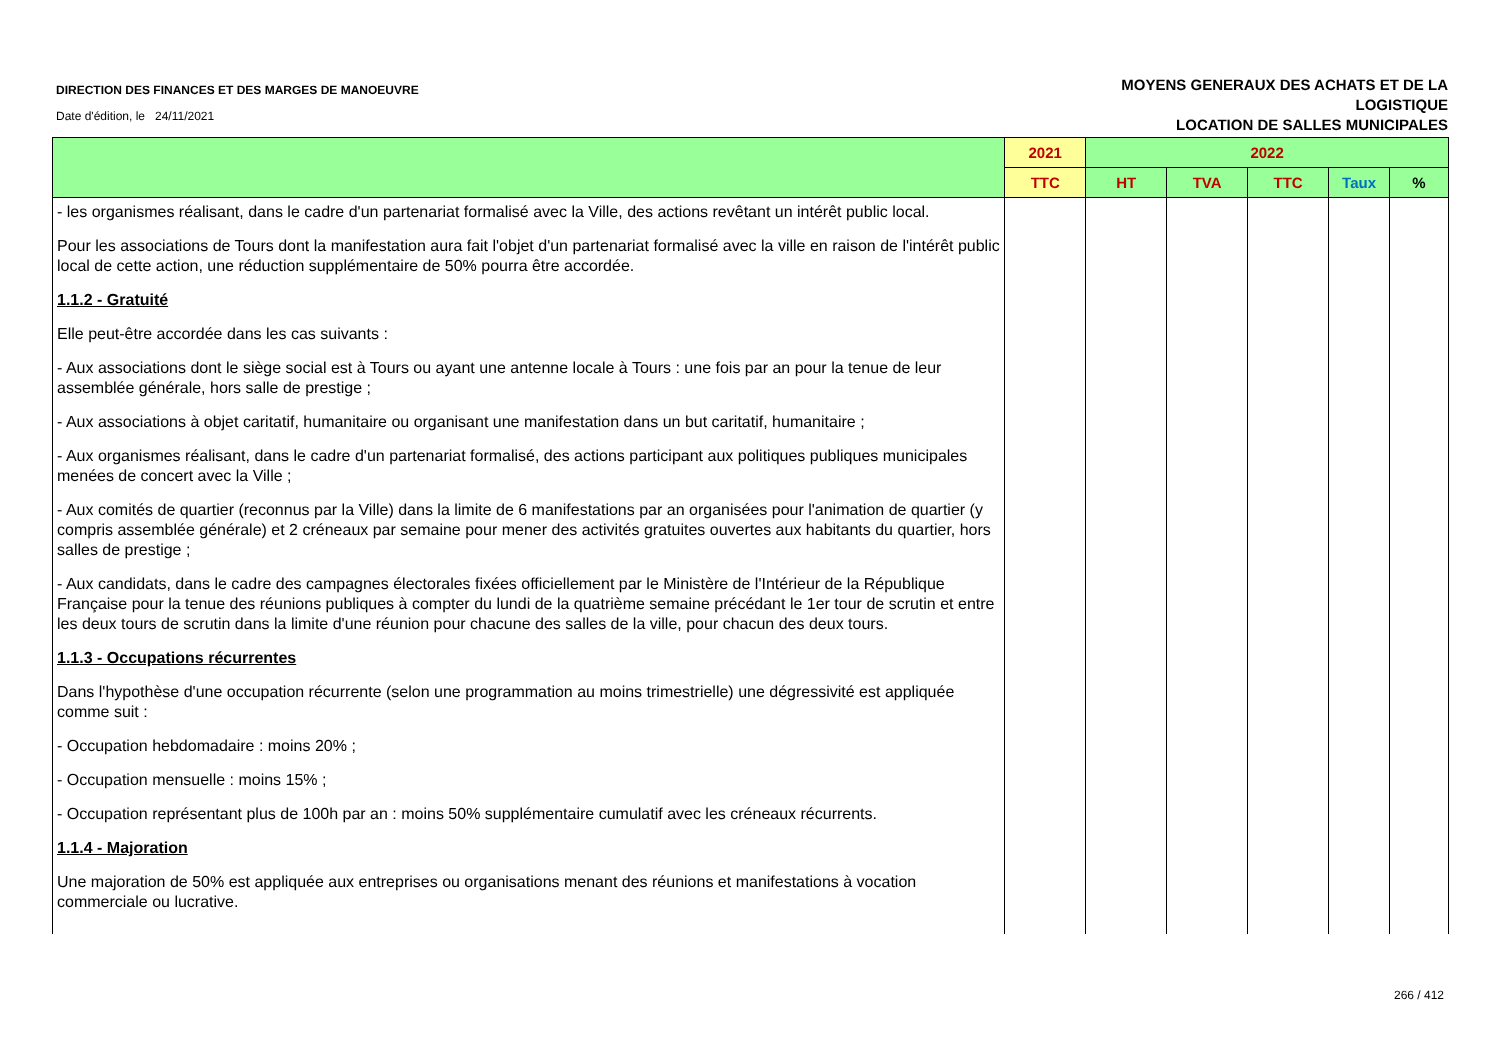DIRECTION DES FINANCES ET DES MARGES DE MANOEUVRE
Date d'édition, le 24/11/2021
MOYENS GENERAUX DES ACHATS ET DE LA
LOGISTIQUE
LOCATION DE SALLES MUNICIPALES
| | 2021 | 2022 | | | | |
| --- | --- | --- | --- | --- | --- | --- |
| | TTC | HT | TVA | TTC | Taux | % |
| - les organismes réalisant, dans le cadre d'un partenariat formalisé avec la Ville, des actions revêtant un intérêt public local. Pour les associations de Tours dont la manifestation aura fait l'objet d'un partenariat formalisé avec la ville en raison de l'intérêt public local de cette action, une réduction supplémentaire de 50% pourra être accordée. 1.1.2 - Gratuité Elle peut-être accordée dans les cas suivants : - Aux associations dont le siège social est à Tours ou ayant une antenne locale à Tours : une fois par an pour la tenue de leur assemblée générale, hors salle de prestige ; - Aux associations à objet caritatif, humanitaire ou organisant une manifestation dans un but caritatif, humanitaire ; - Aux organismes réalisant, dans le cadre d'un partenariat formalisé, des actions participant aux politiques publiques municipales menées de concert avec la Ville ; - Aux comités de quartier (reconnus par la Ville) dans la limite de 6 manifestations par an organisées pour l'animation de quartier (y compris assemblée générale) et 2 créneaux par semaine pour mener des activités gratuites ouvertes aux habitants du quartier, hors salles de prestige ; - Aux candidats, dans le cadre des campagnes électorales fixées officiellement par le Ministère de l'Intérieur de la République Française pour la tenue des réunions publiques à compter du lundi de la quatrième semaine précédant le 1er tour de scrutin et entre les deux tours de scrutin dans la limite d'une réunion pour chacune des salles de la ville, pour chacun des deux tours. 1.1.3 - Occupations récurrentes Dans l'hypothèse d'une occupation récurrente (selon une programmation au moins trimestrielle) une dégressivité est appliquée comme suit : - Occupation hebdomadaire : moins 20% ; - Occupation mensuelle : moins 15% ; - Occupation représentant plus de 100h par an : moins 50% supplémentaire cumulatif avec les créneaux récurrents. 1.1.4 - Majoration Une majoration de 50% est appliquée aux entreprises ou organisations menant des réunions et manifestations à vocation commerciale ou lucrative. | | | | | | |
266 / 412